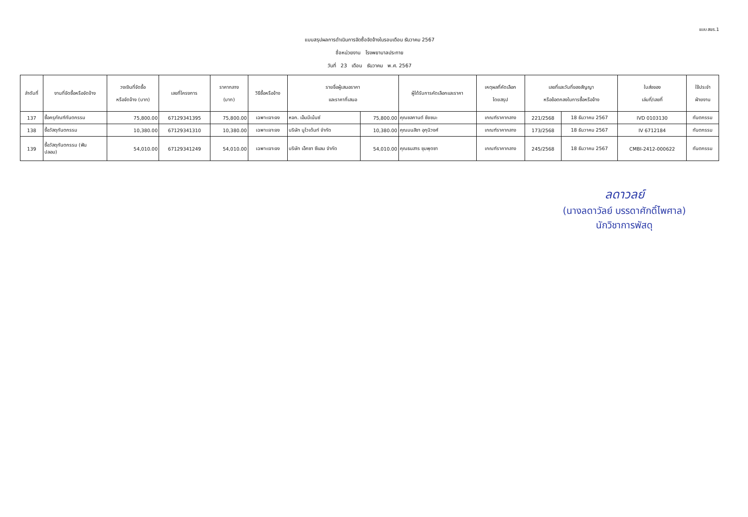แบบ สขร.1
แบบสรุปผลการดำเนินการจัดซื้อจัดจ้างในรอบเดือน ธันวาคม 2567
ชื่อหน่วยงาน โรงพยาบาลประทาย
วันที่ 23 เดือน ธันวาคม พ.ศ. 2567
| ลำดับที่ | งานที่จัดซื้อหรือจัดจ้าง | วงเงินที่จัดซื้อ หรือจัดจ้าง (บาท) | เลขที่โครงการ | ราคากลาง (บาท) | วิธีซื้อหรือจ้าง | รายชื่อผู้เสนอราคา และราคาที่เสนอ | | ผู้ได้รับการคัดเลือกและราคา | เหตุผลที่คัดเลือก โดยสรุป | เลขที่และวันที่ของสัญญา หรือข้อตกลงในการซื้อหรือจ้าง | | ใบส่งของ เล่มที่/เลขที่ | ใช้ประจำ ฝ่ายงาน |
| --- | --- | --- | --- | --- | --- | --- | --- | --- | --- | --- | --- | --- | --- |
| 137 | ซื้อครุภัณฑ์ทันตกรรม | 75,800.00 | 67129341395 | 75,800.00 | เฉพาะเจาะจง | หจก. เอ็มมีเน้นซ์ | 75,800.00 | คุณชลกานต์ ชัยชนะ | เกณฑ์ราคากลาง | 221/2568 | 18 ธันวาคม 2567 | IVD 0103130 | ทันตกรรม |
| 138 | ซื้อวัสดุทันตกรรม | 10,380.00 | 67129341310 | 10,380.00 | เฉพาะเจาะจง | บริษัท นูโวเด้นท์ จำกัด | 10,380.00 | คุณมนสิชา อุกุนิวงศ์ | เกณฑ์ราคากลาง | 173/2568 | 18 ธันวาคม 2567 | IV 6712184 | ทันตกรรม |
| 139 | ซื้อวัสดุทันตกรรม (ฟัน ปลอม) | 54,010.00 | 67129341249 | 54,010.00 | เฉพาะเจาะจง | บริษัท เอ็กซา ซีแลม จำกัด | 54,010.00 | คุณธนสาร ชุมพุดซา | เกณฑ์ราคากลาง | 245/2568 | 18 ธันวาคม 2567 | CMBI-2412-000622 | ทันตกรรม |
ลดาวลย์
(นางลดาวัลย์ บรรดาศักดิ์ไพศาล)
นักวิชาการพัสดุ